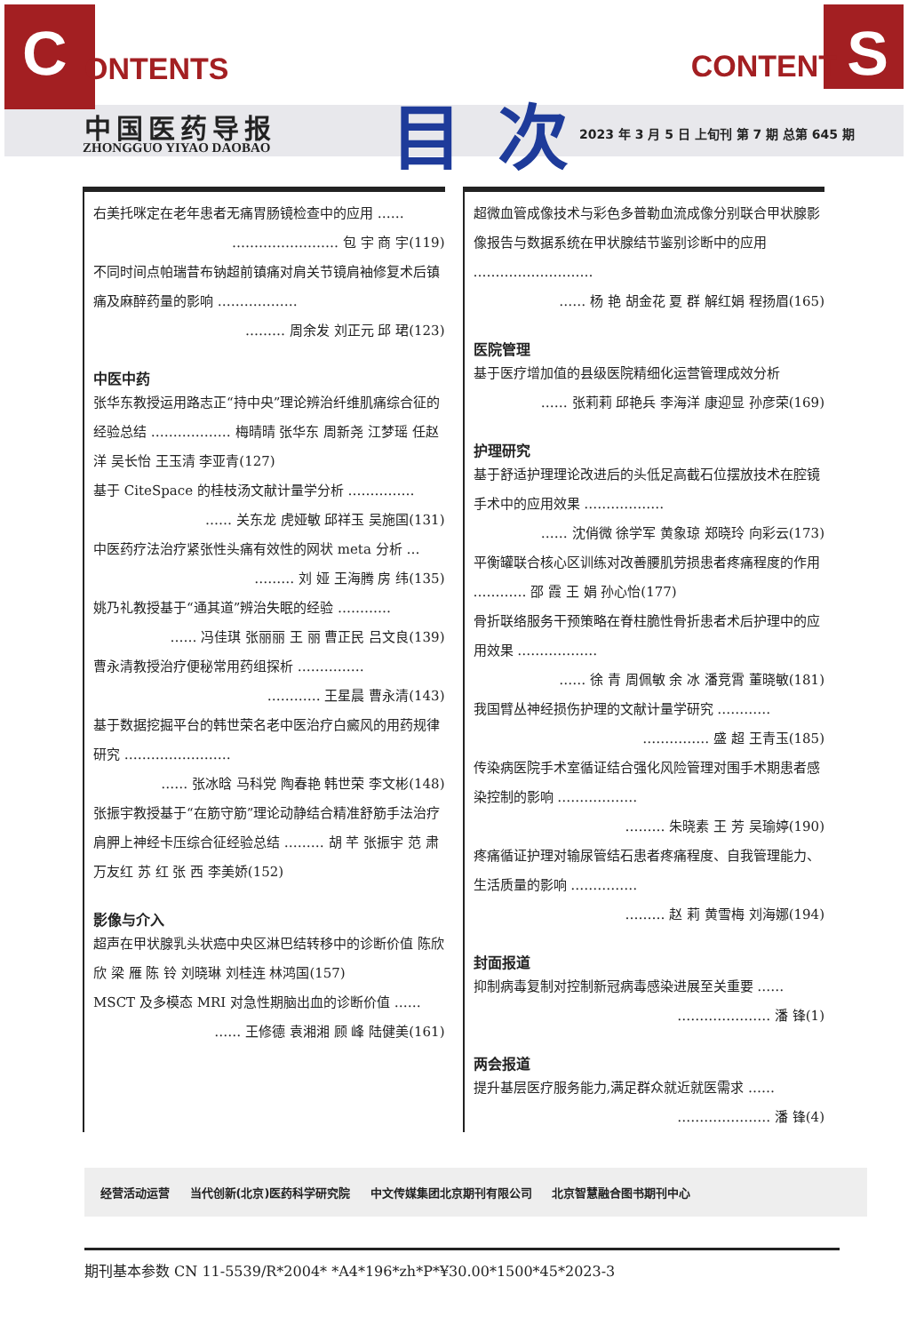C ONTENTS CONTENT S
中国医药导报
ZHONGGUO YIYAO DAOBAO 目次
2023 年 3 月 5 日 上旬刊 第 7 期 总第 645 期
右美托咪定在老年患者无痛胃肠镜检查中的应用 ……
…………………… 包 宇 商 宇(119)
不同时间点帕瑞昔布钠超前镇痛对肩关节镜肩袖修复术后镇痛及麻醉药量的影响 ………………
……… 周余发 刘正元 邱 珺(123)
中医中药
张华东教授运用路志正“持中央”理论辨治纤维肌痛综合征的经验总结 ……………… 梅晴晴 张华东 周新尧 江梦瑶 任赵洋 吴长怡 王玉清 李亚青(127)
基于 CiteSpace 的桂枝汤文献计量学分析 ……………
…… 关东龙 虎娅敏 邱祥玉 吴施国(131)
中医药疗法治疗紧张性头痛有效性的网状 meta 分析 …
……… 刘 娅 王海腾 房 纬(135)
姚乃礼教授基于“通其道”辨治失眠的经验 …………
…… 冯佳琪 张丽丽 王 丽 曹正民 吕文良(139)
曹永清教授治疗便秘常用药组探析 ……………
………… 王星晨 曹永清(143)
基于数据挖掘平台的韩世荣名老中医治疗白癜风的用药规律研究 ……………………
…… 张冰晗 马科党 陶春艳 韩世荣 李文彬(148)
张振宇教授基于“在筋守筋”理论动静结合精准舒筋手法治疗肩胛上神经卡压综合征经验总结 ……… 胡 芊 张振宇 范 肃 万友红 苏 红 张 西 李美娇(152)
影像与介入
超声在甲状腺乳头状癌中央区淋巴结转移中的诊断价值 陈欣欣 梁 雁 陈 铃 刘晓琳 刘桂连 林鸿国(157)
MSCT 及多模态 MRI 对急性期脑出血的诊断价值 ……
…… 王修德 袁湘湘 顾 峰 陆健美(161)
超微血管成像技术与彩色多普勒血流成像分别联合甲状腺影像报告与数据系统在甲状腺结节鉴别诊断中的应用 ………………………
…… 杨 艳 胡金花 夏 群 解红娟 程扬眉(165)
医院管理
基于医疗增加值的县级医院精细化运营管理成效分析
…… 张莉莉 邱艳兵 李海洋 康迎显 孙彦荣(169)
护理研究
基于舒适护理理论改进后的头低足高截石位摆放技术在腔镜手术中的应用效果 ………………
…… 沈俏微 徐学军 黄象琼 郑晓玲 向彩云(173)
平衡罐联合核心区训练对改善腰肌劳损患者疼痛程度的作用 ………… 邵 霞 王 娟 孙心怡(177)
骨折联络服务干预策略在脊柱脆性骨折患者术后护理中的应用效果 ………………
…… 徐 青 周佩敏 余 冰 潘竞霄 董晓敏(181)
我国臂丛神经损伤护理的文献计量学研究 …………
…………… 盛 超 王青玉(185)
传染病医院手术室循证结合强化风险管理对围手术期患者感染控制的影响 ………………
……… 朱晓素 王 芳 吴瑜婷(190)
疼痛循证护理对输尿管结石患者疼痛程度、自我管理能力、生活质量的影响 ……………
……… 赵 莉 黄雪梅 刘海娜(194)
封面报道
抑制病毒复制对控制新冠病毒感染进展至关重要 ……
………………… 潘 锋(1)
两会报道
提升基层医疗服务能力,满足群众就近就医需求 ……
………………… 潘 锋(4)
经营活动运营 当代创新(北京)医药科学研究院 中文传媒集团北京期刊有限公司 北京智慧融合图书期刊中心
期刊基本参数 CN 11-5539/R*2004* *A4*196*zh*P*¥30.00*1500*45*2023-3